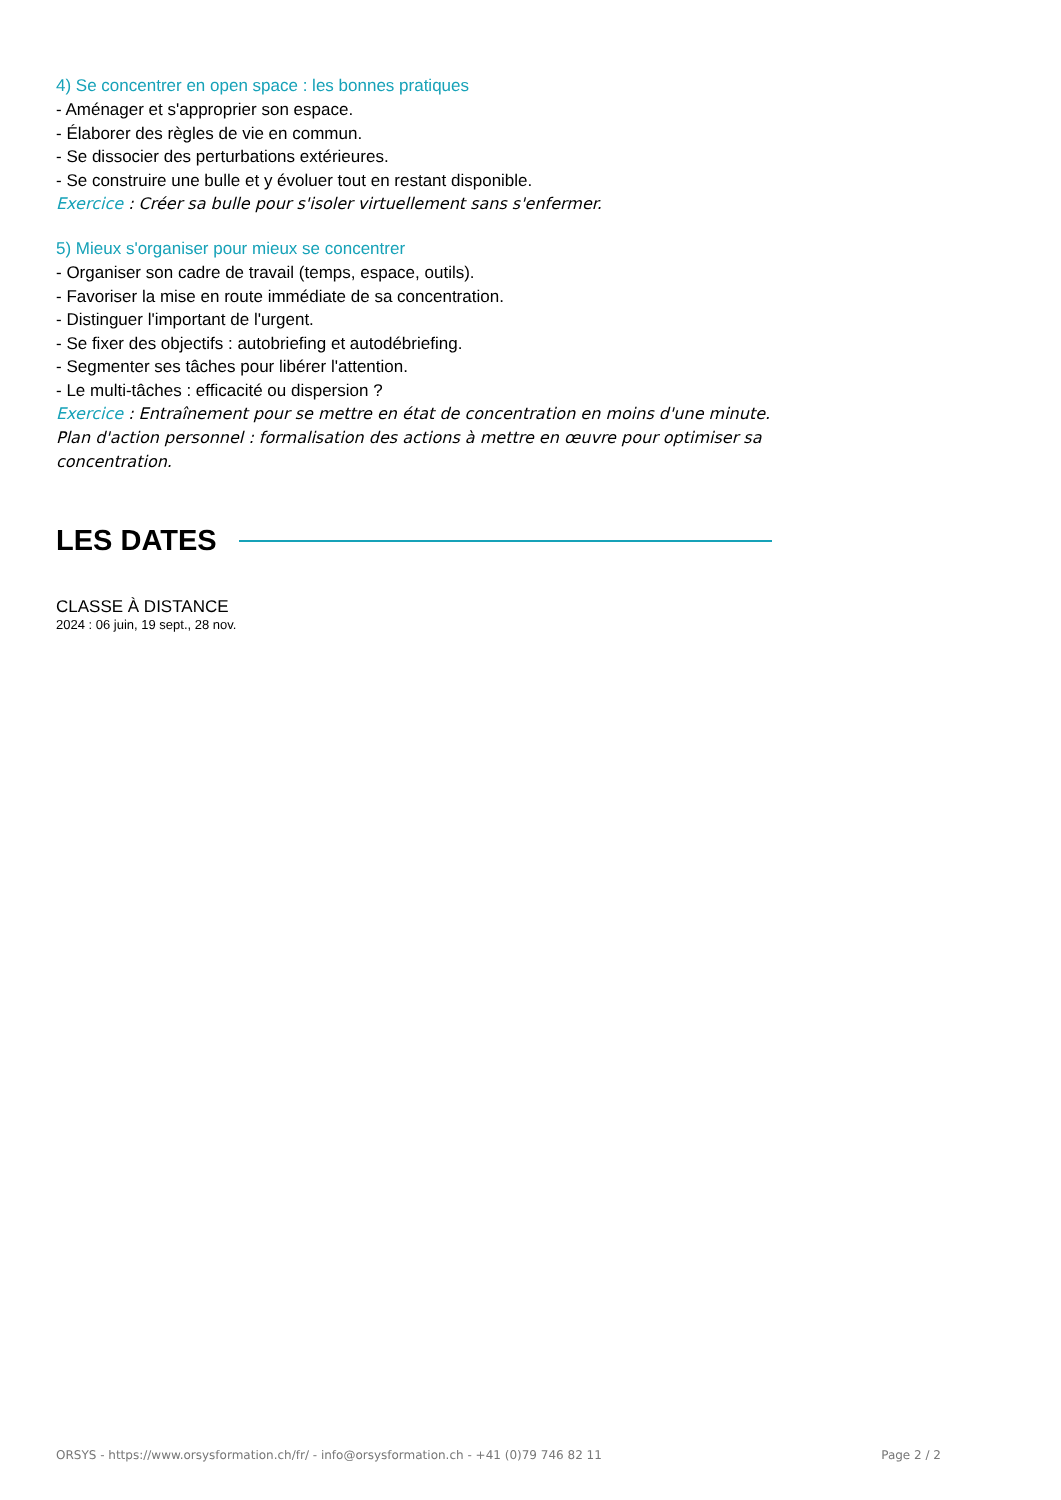4) Se concentrer en open space : les bonnes pratiques
- Aménager et s'approprier son espace.
- Élaborer des règles de vie en commun.
- Se dissocier des perturbations extérieures.
- Se construire une bulle et y évoluer tout en restant disponible.
Exercice : Créer sa bulle pour s'isoler virtuellement sans s'enfermer.
5) Mieux s'organiser pour mieux se concentrer
- Organiser son cadre de travail (temps, espace, outils).
- Favoriser la mise en route immédiate de sa concentration.
- Distinguer l'important de l'urgent.
- Se fixer des objectifs : autobriefing et autodébriefing.
- Segmenter ses tâches pour libérer l'attention.
- Le multi-tâches : efficacité ou dispersion ?
Exercice : Entraînement pour se mettre en état de concentration en moins d'une minute. Plan d'action personnel : formalisation des actions à mettre en œuvre pour optimiser sa concentration.
LES DATES
CLASSE À DISTANCE
2024 : 06 juin, 19 sept., 28 nov.
ORSYS - https://www.orsysformation.ch/fr/ - info@orsysformation.ch - +41 (0)79 746 82 11 Page 2 / 2